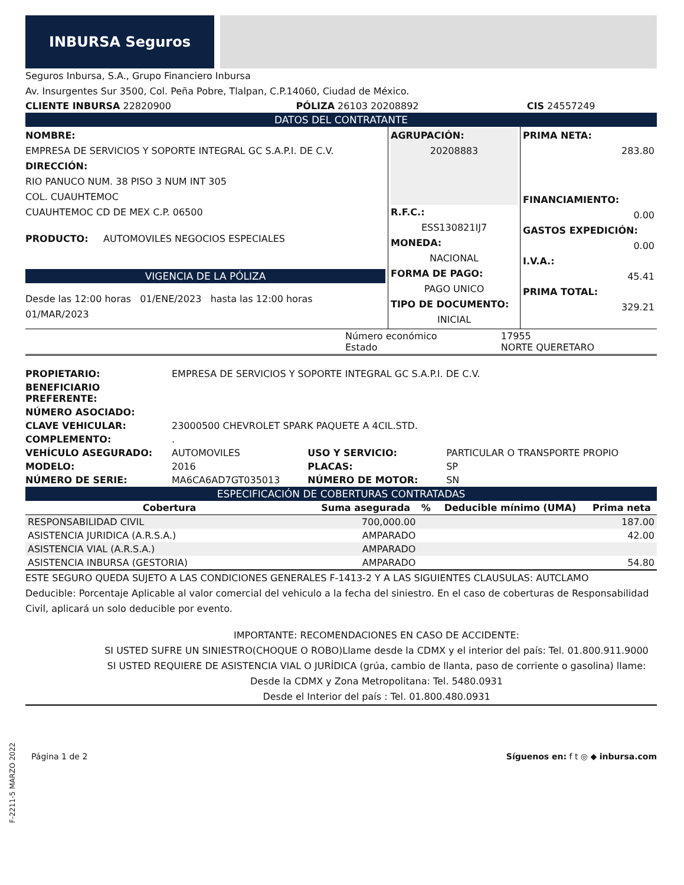INBURSA Seguros
Seguros Inbursa, S.A., Grupo Financiero Inbursa
Av. Insurgentes Sur 3500, Col. Peña Pobre, Tlalpan, C.P.14060, Ciudad de México.
| CLIENTE INBURSA 22820900 | PÓLIZA 26103 20208892 | CIS 24557249 |
DATOS DEL CONTRATANTE
| NOMBRE: EMPRESA DE SERVICIOS Y SOPORTE INTEGRAL GC S.A.P.I. DE C.V. DIRECCIÓN: RIO PANUCO NUM. 38 PISO 3 NUM INT 305 COL. CUAUHTEMOC CUAUHTEMOC CD DE MEX C.P. 06500 PRODUCTO: AUTOMOVILES NEGOCIOS ESPECIALES VIGENCIA DE LA PÓLIZA Desde las 12:00 horas 01/ENE/2023 hasta las 12:00 horas 01/MAR/2023 | AGRUPACIÓN: 20208883 R.F.C.: ESS130821IJ7 MONEDA: NACIONAL FORMA DE PAGO: PAGO UNICO TIPO DE DOCUMENTO: INICIAL | PRIMA NETA: 283.80 FINANCIAMIENTO: 0.00 GASTOS EXPEDICIÓN: 0.00 I.V.A.: 45.41 PRIMA TOTAL: 329.21 |
| | Número económico Estado | 17955 NORTE QUERETARO |
| PROPIETARIO: | EMPRESA DE SERVICIOS Y SOPORTE INTEGRAL GC S.A.P.I. DE C.V. | | |
| BENEFICIARIO PREFERENTE: | | | |
| NÚMERO ASOCIADO: | | | |
| CLAVE VEHICULAR: | 23000500 CHEVROLET SPARK PAQUETE A 4CIL.STD. | | |
| COMPLEMENTO: | . | | |
| VEHÍCULO ASEGURADO: | AUTOMOVILES | USO Y SERVICIO: | PARTICULAR O TRANSPORTE PROPIO |
| MODELO: | 2016 | PLACAS: | SP |
| NÚMERO DE SERIE: | MA6CA6AD7GT035013 | NÚMERO DE MOTOR: | SN |
ESPECIFICACIÓN DE COBERTURAS CONTRATADAS
| Cobertura | Suma asegurada | % | Deducible mínimo (UMA) | Prima neta |
| --- | --- | --- | --- | --- |
| RESPONSABILIDAD CIVIL | 700,000.00 | | | 187.00 |
| ASISTENCIA JURIDICA (A.R.S.A.) | AMPARADO | | | 42.00 |
| ASISTENCIA VIAL (A.R.S.A.) | AMPARADO | | | |
| ASISTENCIA INBURSA (GESTORIA) | AMPARADO | | | 54.80 |
ESTE SEGURO QUEDA SUJETO A LAS CONDICIONES GENERALES F-1413-2 Y A LAS SIGUIENTES CLAUSULAS: AUTCLAMO
Deducible: Porcentaje Aplicable al valor comercial del vehiculo a la fecha del siniestro. En el caso de coberturas de Responsabilidad Civil, aplicará un solo deducible por evento.
IMPORTANTE: RECOMENDACIONES EN CASO DE ACCIDENTE:
SI USTED SUFRE UN SINIESTRO(CHOQUE O ROBO)Llame desde la CDMX y el interior del país: Tel. 01.800.911.9000
SI USTED REQUIERE DE ASISTENCIA VIAL O JURÍDICA (grúa, cambio de llanta, paso de corriente o gasolina) llame:
Desde la CDMX y Zona Metropolitana: Tel. 5480.0931
Desde el Interior del país : Tel. 01.800.480.0931
Página 1 de 2 Síguenos en: f t ◎ ◆ inbursa.com
F-2211-5 MARZO 2022